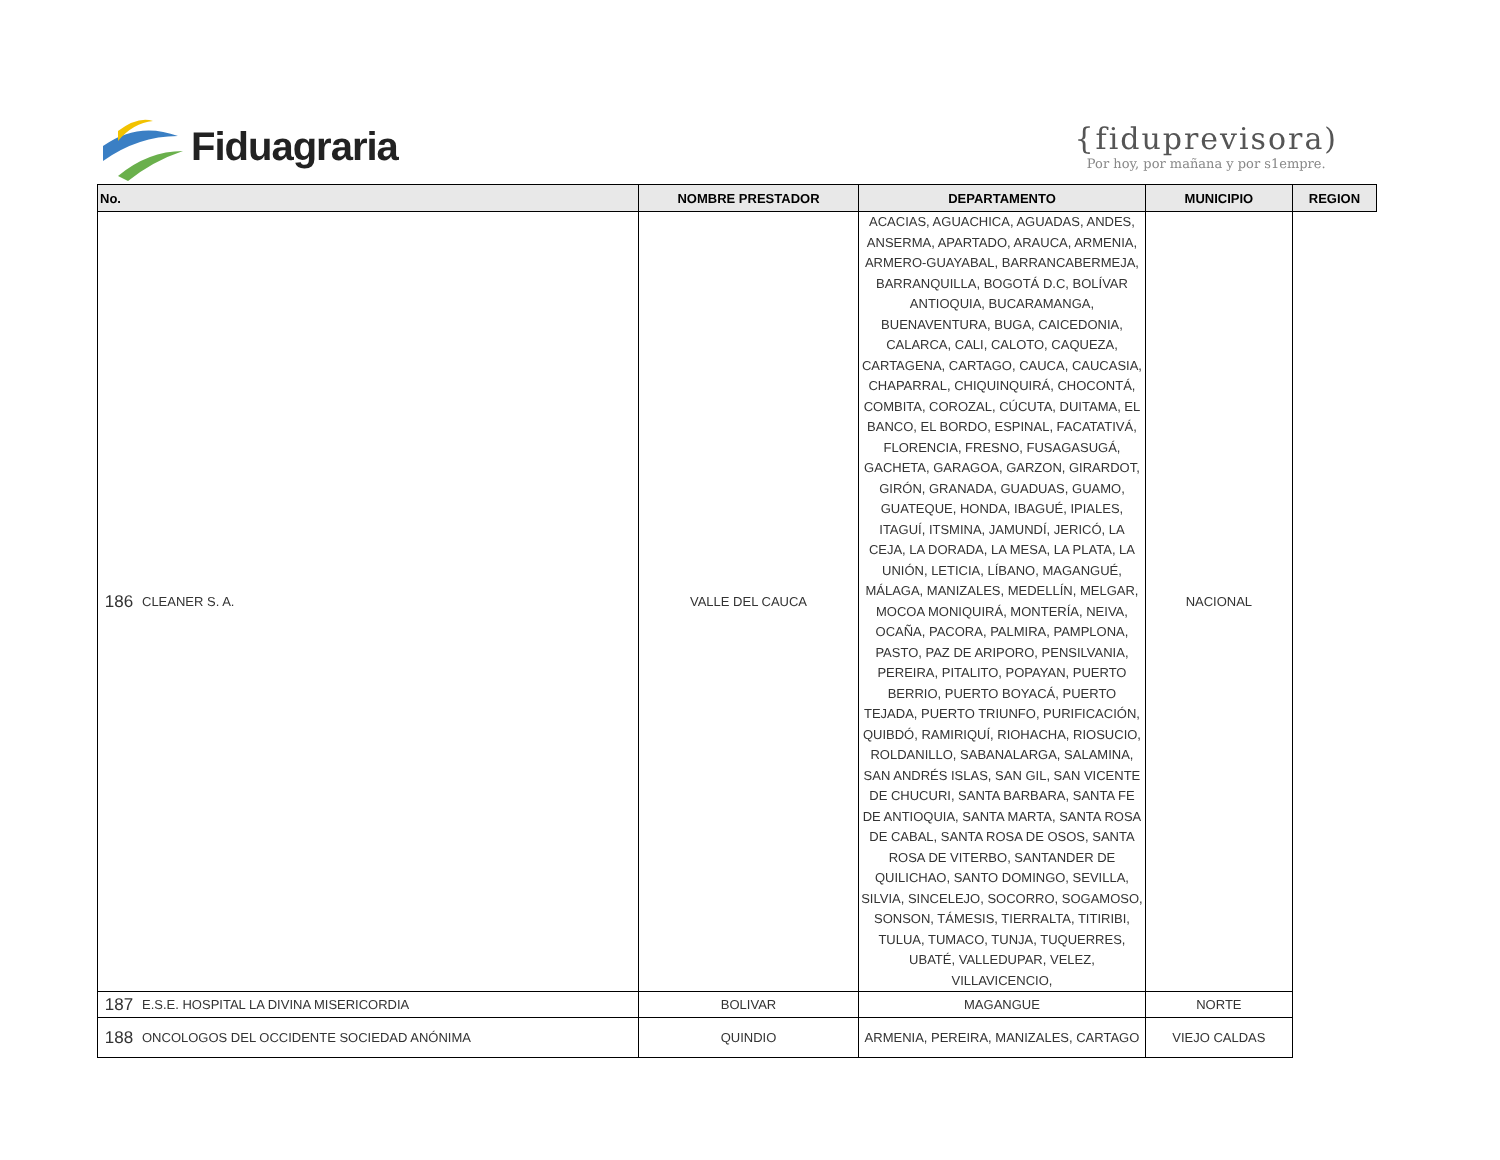Fiduagraria
{fiduprevisora)
Por hoy, por mañana y por s1empre.
| No. | | NOMBRE PRESTADOR | DEPARTAMENTO | MUNICIPIO | REGION |
| --- | --- | --- | --- | --- | --- |
| 186 | CLEANER S. A. | VALLE DEL CAUCA | ACACIAS, AGUACHICA, AGUADAS, ANDES, ANSERMA, APARTADO, ARAUCA, ARMENIA, ARMERO-GUAYABAL, BARRANCABERMEJA, BARRANQUILLA, BOGOTÁ D.C, BOLÍVAR ANTIOQUIA, BUCARAMANGA, BUENAVENTURA, BUGA, CAICEDONIA, CALARCA, CALI, CALOTO, CAQUEZA, CARTAGENA, CARTAGO, CAUCA, CAUCASIA, CHAPARRAL, CHIQUINQUIRÁ, CHOCONTÁ, COMBITA, COROZAL, CÚCUTA, DUITAMA, EL BANCO, EL BORDO, ESPINAL, FACATATIVÁ, FLORENCIA, FRESNO, FUSAGASUGÁ, GACHETA, GARAGOA, GARZON, GIRARDOT, GIRÓN, GRANADA, GUADUAS, GUAMO, GUATEQUE, HONDA, IBAGUÉ, IPIALES, ITAGUÍ, ITSMINA, JAMUNDÍ, JERICÓ, LA CEJA, LA DORADA, LA MESA, LA PLATA, LA UNIÓN, LETICIA, LÍBANO, MAGANGUÉ, MÁLAGA, MANIZALES, MEDELLÍN, MELGAR, MOCOA MONIQUIRÁ, MONTERÍA, NEIVA, OCAÑA, PACORA, PALMIRA, PAMPLONA, PASTO, PAZ DE ARIPORO, PENSILVANIA, PEREIRA, PITALITO, POPAYAN, PUERTO BERRIO, PUERTO BOYACÁ, PUERTO TEJADA, PUERTO TRIUNFO, PURIFICACIÓN, QUIBDÓ, RAMIRIQUÍ, RIOHACHA, RIOSUCIO, ROLDANILLO, SABANALARGA, SALAMINA, SAN ANDRÉS ISLAS, SAN GIL, SAN VICENTE DE CHUCURI, SANTA BARBARA, SANTA FE DE ANTIOQUIA, SANTA MARTA, SANTA ROSA DE CABAL, SANTA ROSA DE OSOS, SANTA ROSA DE VITERBO, SANTANDER DE QUILICHAO, SANTO DOMINGO, SEVILLA, SILVIA, SINCELEJO, SOCORRO, SOGAMOSO, SONSON, TÁMESIS, TIERRALTA, TITIRIBI, TULUA, TUMACO, TUNJA, TUQUERRES, UBATÉ, VALLEDUPAR, VELEZ, VILLAVICENCIO, | NACIONAL | |
| 187 | E.S.E. HOSPITAL LA DIVINA MISERICORDIA | BOLIVAR | MAGANGUE | NORTE | |
| 188 | ONCOLOGOS DEL OCCIDENTE SOCIEDAD ANÓNIMA | QUINDIO | ARMENIA, PEREIRA, MANIZALES, CARTAGO | VIEJO CALDAS | |